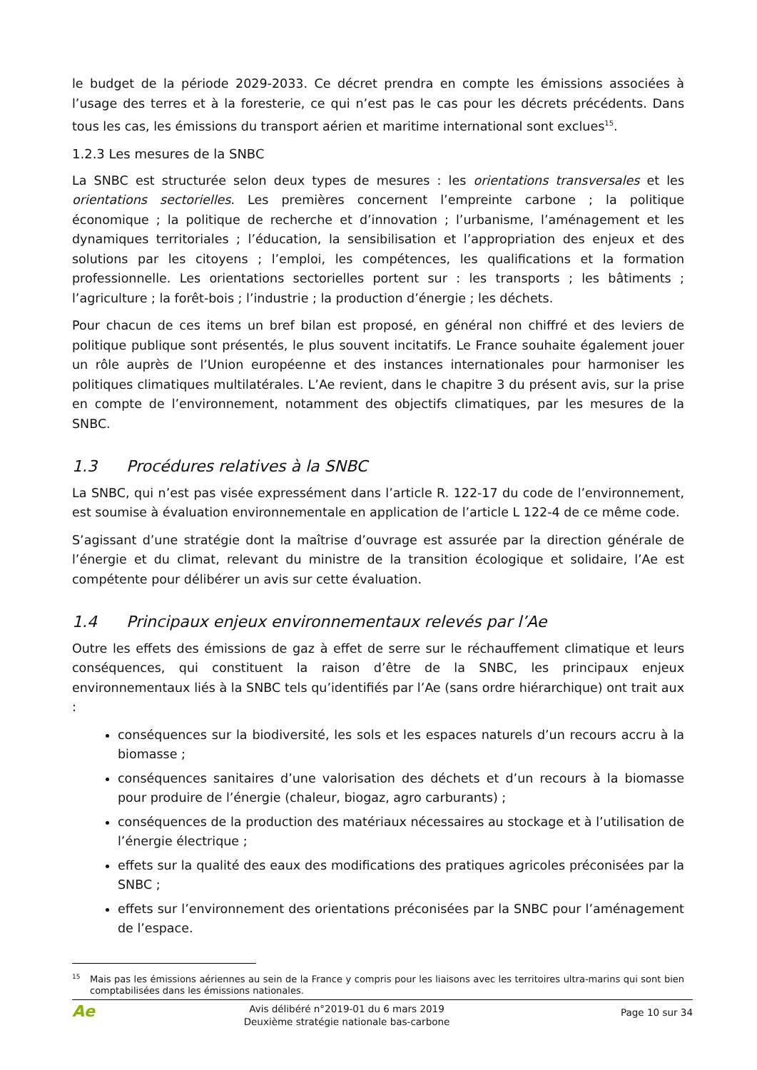le budget de la période 2029-2033. Ce décret prendra en compte les émissions associées à l’usage des terres et à la foresterie, ce qui n’est pas le cas pour les décrets précédents. Dans tous les cas, les émissions du transport aérien et maritime international sont exclues<sup>15</sup>.
1.2.3 Les mesures de la SNBC
La SNBC est structurée selon deux types de mesures : les orientations transversales et les orientations sectorielles. Les premières concernent l’empreinte carbone ; la politique économique ; la politique de recherche et d’innovation ; l’urbanisme, l’aménagement et les dynamiques territoriales ; l’éducation, la sensibilisation et l’appropriation des enjeux et des solutions par les citoyens ; l’emploi, les compétences, les qualifications et la formation professionnelle. Les orientations sectorielles portent sur : les transports ; les bâtiments ; l’agriculture ; la forêt-bois ; l’industrie ; la production d’énergie ; les déchets.
Pour chacun de ces items un bref bilan est proposé, en général non chiffré et des leviers de politique publique sont présentés, le plus souvent incitatifs. Le France souhaite également jouer un rôle auprès de l’Union européenne et des instances internationales pour harmoniser les politiques climatiques multilatérales. L’Ae revient, dans le chapitre 3 du présent avis, sur la prise en compte de l’environnement, notamment des objectifs climatiques, par les mesures de la SNBC.
1.3 Procédures relatives à la SNBC
La SNBC, qui n’est pas visée expressément dans l’article R. 122-17 du code de l’environnement, est soumise à évaluation environnementale en application de l’article L 122-4 de ce même code.
S’agissant d’une stratégie dont la maîtrise d’ouvrage est assurée par la direction générale de l’énergie et du climat, relevant du ministre de la transition écologique et solidaire, l’Ae est compétente pour délibérer un avis sur cette évaluation.
1.4 Principaux enjeux environnementaux relevés par l’Ae
Outre les effets des émissions de gaz à effet de serre sur le réchauffement climatique et leurs conséquences, qui constituent la raison d’être de la SNBC, les principaux enjeux environnementaux liés à la SNBC tels qu’identifiés par l’Ae (sans ordre hiérarchique) ont trait aux :
conséquences sur la biodiversité, les sols et les espaces naturels d’un recours accru à la biomasse ;
conséquences sanitaires d’une valorisation des déchets et d’un recours à la biomasse pour produire de l’énergie (chaleur, biogaz, agro carburants) ;
conséquences de la production des matériaux nécessaires au stockage et à l’utilisation de l’énergie électrique ;
effets sur la qualité des eaux des modifications des pratiques agricoles préconisées par la SNBC ;
effets sur l’environnement des orientations préconisées par la SNBC pour l’aménagement de l’espace.
<sup>15</sup> Mais pas les émissions aériennes au sein de la France y compris pour les liaisons avec les territoires ultra-marins qui sont bien comptabilisées dans les émissions nationales.
Ae
Avis délibéré n°2019-01 du 6 mars 2019
Deuxième stratégie nationale bas-carbone
Page 10 sur 34